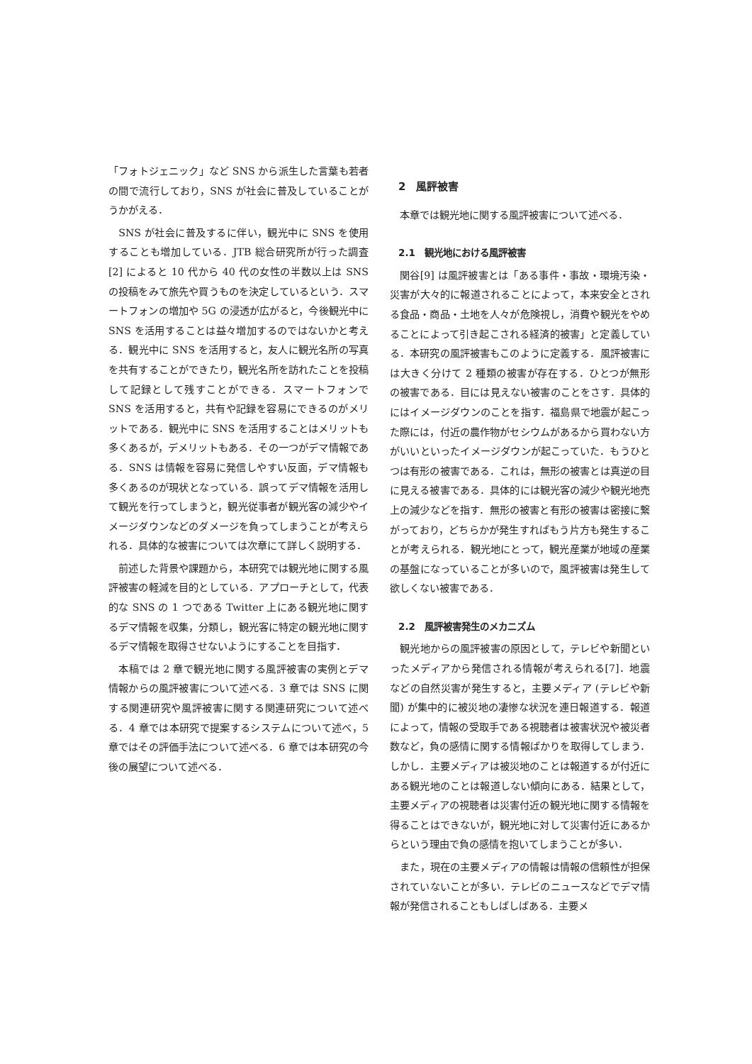「フォトジェニック」など SNS から派生した言葉も若者の間で流行しており，SNS が社会に普及していることがうかがえる．
SNS が社会に普及するに伴い，観光中に SNS を使用することも増加している．JTB 総合研究所が行った調査[2] によると 10 代から 40 代の女性の半数以上は SNS の投稿をみて旅先や買うものを決定しているという．スマートフォンの増加や 5G の浸透が広がると，今後観光中に SNS を活用することは益々増加するのではないかと考える．観光中に SNS を活用すると，友人に観光名所の写真を共有することができたり，観光名所を訪れたことを投稿して記録として残すことができる．スマートフォンで SNS を活用すると，共有や記録を容易にできるのがメリットである．観光中に SNS を活用することはメリットも多くあるが，デメリットもある．その一つがデマ情報である．SNS は情報を容易に発信しやすい反面，デマ情報も多くあるのが現状となっている．誤ってデマ情報を活用して観光を行ってしまうと，観光従事者が観光客の減少やイメージダウンなどのダメージを負ってしまうことが考えられる．具体的な被害については次章にて詳しく説明する．
前述した背景や課題から，本研究では観光地に関する風評被害の軽減を目的としている．アプローチとして，代表的な SNS の 1 つである Twitter 上にある観光地に関するデマ情報を収集，分類し，観光客に特定の観光地に関するデマ情報を取得させないようにすることを目指す．
本稿では 2 章で観光地に関する風評被害の実例とデマ情報からの風評被害について述べる．3 章では SNS に関する関連研究や風評被害に関する関連研究について述べる．4 章では本研究で提案するシステムについて述べ，5 章ではその評価手法について述べる．6 章では本研究の今後の展望について述べる．
2　風評被害
本章では観光地に関する風評被害について述べる．
2.1　観光地における風評被害
関谷[9] は風評被害とは「ある事件・事故・環境汚染・災害が大々的に報道されることによって，本来安全とされる食品・商品・土地を人々が危険視し，消費や観光をやめることによって引き起こされる経済的被害」と定義している．本研究の風評被害もこのように定義する．風評被害には大きく分けて 2 種類の被害が存在する．ひとつが無形の被害である．目には見えない被害のことをさす．具体的にはイメージダウンのことを指す．福島県で地震が起こった際には，付近の農作物がセシウムがあるから買わない方がいいといったイメージダウンが起こっていた．もうひとつは有形の被害である．これは，無形の被害とは真逆の目に見える被害である．具体的には観光客の減少や観光地売上の減少などを指す．無形の被害と有形の被害は密接に繋がっており，どちらかが発生すればもう片方も発生することが考えられる．観光地にとって，観光産業が地域の産業の基盤になっていることが多いので，風評被害は発生して欲しくない被害である．
2.2　風評被害発生のメカニズム
観光地からの風評被害の原因として，テレビや新聞といったメディアから発信される情報が考えられる[7]．地震などの自然災害が発生すると，主要メディア (テレビや新聞) が集中的に被災地の凄惨な状況を連日報道する．報道によって，情報の受取手である視聴者は被害状況や被災者数など，負の感情に関する情報ばかりを取得してしまう．しかし．主要メディアは被災地のことは報道するが付近にある観光地のことは報道しない傾向にある．結果として，主要メディアの視聴者は災害付近の観光地に関する情報を得ることはできないが，観光地に対して災害付近にあるからという理由で負の感情を抱いてしまうことが多い．
また，現在の主要メディアの情報は情報の信頼性が担保されていないことが多い．テレビのニュースなどでデマ情報が発信されることもしばしばある．主要メ